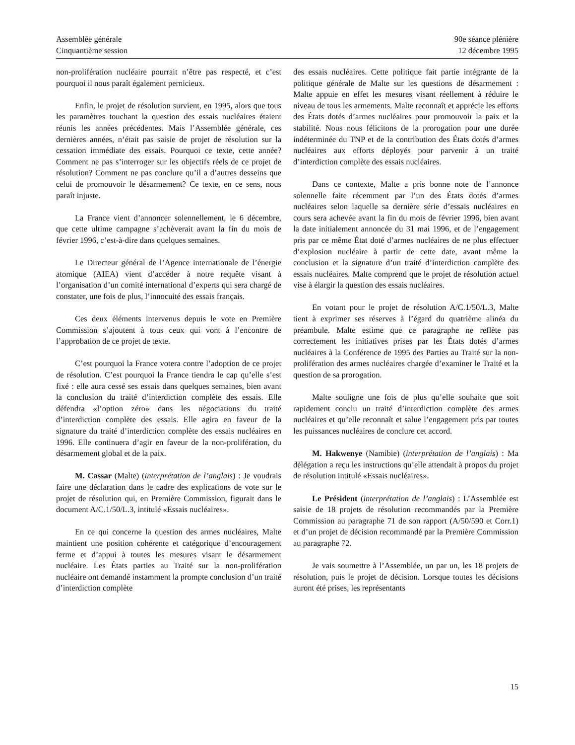Assemblée générale
Cinquantième session
90e séance plénière
12 décembre 1995
non-prolifération nucléaire pourrait n’être pas respecté, et c’est pourquoi il nous paraît également pernicieux.
Enfin, le projet de résolution survient, en 1995, alors que tous les paramètres touchant la question des essais nucléaires étaient réunis les années précédentes. Mais l’Assemblée générale, ces dernières années, n’était pas saisie de projet de résolution sur la cessation immédiate des essais. Pourquoi ce texte, cette année? Comment ne pas s’interroger sur les objectifs réels de ce projet de résolution? Comment ne pas conclure qu’il a d’autres desseins que celui de promouvoir le désarmement? Ce texte, en ce sens, nous paraît injuste.
La France vient d’annoncer solennellement, le 6 décembre, que cette ultime campagne s’achèverait avant la fin du mois de février 1996, c’est-à-dire dans quelques semaines.
Le Directeur général de l’Agence internationale de l’énergie atomique (AIEA) vient d’accéder à notre requête visant à l’organisation d’un comité international d’experts qui sera chargé de constater, une fois de plus, l’innocuité des essais français.
Ces deux éléments intervenus depuis le vote en Première Commission s’ajoutent à tous ceux qui vont à l’encontre de l’approbation de ce projet de texte.
C’est pourquoi la France votera contre l’adoption de ce projet de résolution. C’est pourquoi la France tiendra le cap qu’elle s’est fixé : elle aura cessé ses essais dans quelques semaines, bien avant la conclusion du traité d’interdiction complète des essais. Elle défendra «l’option zéro» dans les négociations du traité d’interdiction complète des essais. Elle agira en faveur de la signature du traité d’interdiction complète des essais nucléaires en 1996. Elle continuera d’agir en faveur de la non-prolifération, du désarmement global et de la paix.
M. Cassar (Malte) (interprétation de l’anglais) : Je voudrais faire une déclaration dans le cadre des explications de vote sur le projet de résolution qui, en Première Commission, figurait dans le document A/C.1/50/L.3, intitulé «Essais nucléaires».
En ce qui concerne la question des armes nucléaires, Malte maintient une position cohérente et catégorique d’encouragement ferme et d’appui à toutes les mesures visant le désarmement nucléaire. Les États parties au Traité sur la non-prolifération nucléaire ont demandé instamment la prompte conclusion d’un traité d’interdiction complète
des essais nucléaires. Cette politique fait partie intégrante de la politique générale de Malte sur les questions de désarmement : Malte appuie en effet les mesures visant réellement à réduire le niveau de tous les armements. Malte reconnaît et apprécie les efforts des États dotés d’armes nucléaires pour promouvoir la paix et la stabilité. Nous nous félicitons de la prorogation pour une durée indéterminée du TNP et de la contribution des États dotés d’armes nucléaires aux efforts déployés pour parvenir à un traité d’interdiction complète des essais nucléaires.
Dans ce contexte, Malte a pris bonne note de l’annonce solennelle faite récemment par l’un des États dotés d’armes nucléaires selon laquelle sa dernière série d’essais nucléaires en cours sera achevée avant la fin du mois de février 1996, bien avant la date initialement annoncée du 31 mai 1996, et de l’engagement pris par ce même État doté d’armes nucléaires de ne plus effectuer d’explosion nucléaire à partir de cette date, avant même la conclusion et la signature d’un traité d’interdiction complète des essais nucléaires. Malte comprend que le projet de résolution actuel vise à élargir la question des essais nucléaires.
En votant pour le projet de résolution A/C.1/50/L.3, Malte tient à exprimer ses réserves à l’égard du quatrième alinéa du préambule. Malte estime que ce paragraphe ne reflète pas correctement les initiatives prises par les États dotés d’armes nucléaires à la Conférence de 1995 des Parties au Traité sur la non-prolifération des armes nucléaires chargée d’examiner le Traité et la question de sa prorogation.
Malte souligne une fois de plus qu’elle souhaite que soit rapidement conclu un traité d’interdiction complète des armes nucléaires et qu’elle reconnaît et salue l’engagement pris par toutes les puissances nucléaires de conclure cet accord.
M. Hakwenye (Namibie) (interprétation de l’anglais) : Ma délégation a reçu les instructions qu’elle attendait à propos du projet de résolution intitulé «Essais nucléaires».
Le Président (interprétation de l’anglais) : L’Assemblée est saisie de 18 projets de résolution recommandés par la Première Commission au paragraphe 71 de son rapport (A/50/590 et Corr.1) et d’un projet de décision recommandé par la Première Commission au paragraphe 72.
Je vais soumettre à l’Assemblée, un par un, les 18 projets de résolution, puis le projet de décision. Lorsque toutes les décisions auront été prises, les représentants
15